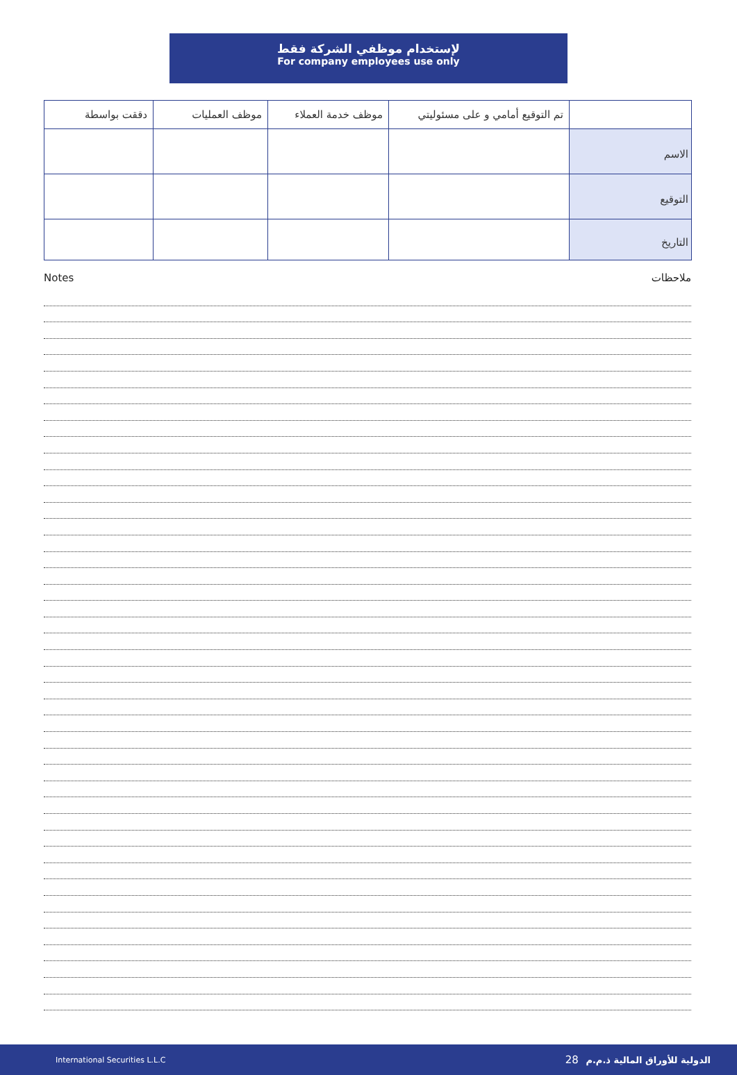لإستخدام موظفي الشركة فقط
For company employees use only
| | تم التوقيع أمامي و على مسئوليتي | موظف خدمة العملاء | موظف العمليات | دققت بواسطة |
| --- | --- | --- | --- | --- |
| الاسم | | | | |
| التوقيع | | | | |
| التاريخ | | | | |
Notes ملاحظات
International Securities L.L.C الدولية للأوراق المالية ذ.م.م 28